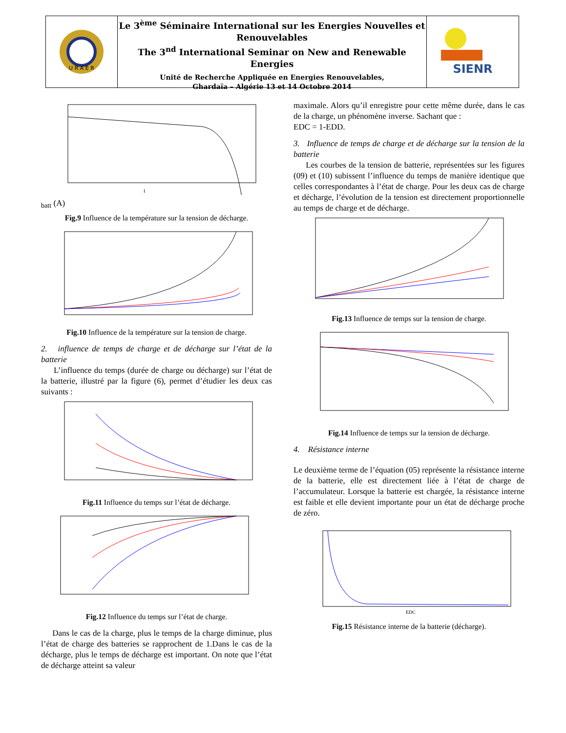U R A E R
Le 3<sup>ème</sup> Séminaire International sur les Energies Nouvelles et Renouvelables
The 3<sup>nd</sup> International Seminar on New and Renewable Energies
Unité de Recherche Appliquée en Energies Renouvelables,
Ghardaïa – Algérie 13 et 14 Octobre 2014
SIENR
Ibatt (A)
Fig.9 Influence de la température sur la tension de décharge.
Fig.10 Influence de la température sur la tension de charge.
2. influence de temps de charge et de décharge sur l’état de la batterie
L’influence du temps (durée de charge ou décharge) sur l’état de la batterie, illustré par la figure (6), permet d’étudier les deux cas suivants :
Fig.11 Influence du temps sur l’état de décharge.
Fig.12 Influence du temps sur l’état de charge.
Dans le cas de la charge, plus le temps de la charge diminue, plus l’état de charge des batteries se rapprochent de 1.Dans le cas de la décharge, plus le temps de décharge est important. On note que l’état de décharge atteint sa valeur
maximale. Alors qu’il enregistre pour cette même durée, dans le cas de la charge, un phénomène inverse. Sachant que :
EDC = 1-EDD.
3. Influence de temps de charge et de décharge sur la tension de la batterie
Les courbes de la tension de batterie, représentées sur les figures (09) et (10) subissent l’influence du temps de manière identique que celles correspondantes à l’état de charge. Pour les deux cas de charge et décharge, l’évolution de la tension est directement proportionnelle au temps de charge et de décharge.
Fig.13 Influence de temps sur la tension de charge.
Fig.14 Influence de temps sur la tension de décharge.
4. Résistance interne
Le deuxième terme de l’équation (05) représente la résistance interne de la batterie, elle est directement liée à l’état de charge de l’accumulateur. Lorsque la batterie est chargée, la résistance interne est faible et elle devient importante pour un état de décharge proche de zéro.
EDC
Fig.15 Résistance interne de la batterie (décharge).